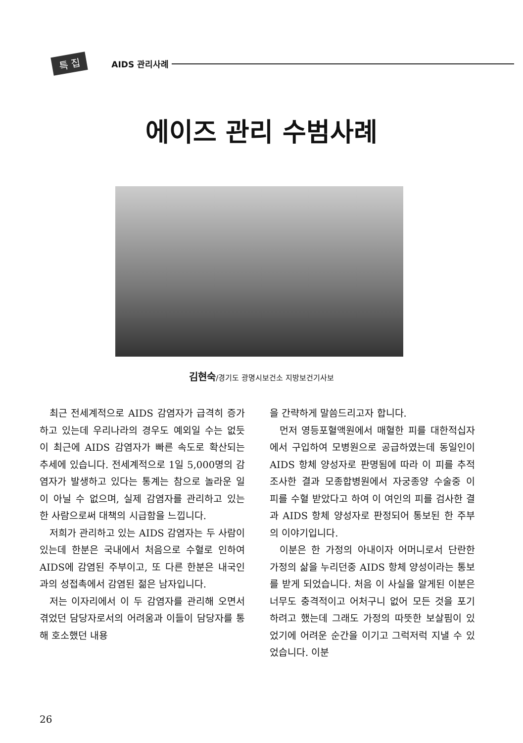특 집 AIDS 관리사례
에이즈 관리 수범사례
김현숙/경기도 광명시보건소 지방보건기사보
최근 전세계적으로 AIDS 감염자가 급격히 증가하고 있는데 우리나라의 경우도 예외일 수는 없듯이 최근에 AIDS 감염자가 빠른 속도로 확산되는 추세에 있습니다. 전세계적으로 1일 5,000명의 감염자가 발생하고 있다는 통계는 참으로 놀라운 일이 아닐 수 없으며, 실제 감염자를 관리하고 있는 한 사람으로써 대책의 시급함을 느낍니다.
저희가 관리하고 있는 AIDS 감염자는 두 사람이 있는데 한분은 국내에서 처음으로 수혈로 인하여 AIDS에 감염된 주부이고, 또 다른 한분은 내국인과의 성접촉에서 감염된 젊은 남자입니다.
저는 이자리에서 이 두 감염자를 관리해 오면서 겪었던 담당자로서의 어려움과 이들이 담당자를 통해 호소했던 내용
을 간략하게 말씀드리고자 합니다.
먼저 영등포혈액원에서 매혈한 피를 대한적십자에서 구입하여 모병원으로 공급하였는데 동일인이 AIDS 항체 양성자로 판명됨에 따라 이 피를 추적조사한 결과 모종합병원에서 자궁종양 수술중 이 피를 수혈 받았다고 하여 이 여인의 피를 검사한 결과 AIDS 항체 양성자로 판정되어 통보된 한 주부의 이야기입니다.
이분은 한 가정의 아내이자 어머니로서 단란한 가정의 삶을 누리던중 AIDS 항체 양성이라는 통보를 받게 되었습니다. 처음 이 사실을 알게된 이분은 너무도 충격적이고 어처구니 없어 모든 것을 포기하려고 했는데 그래도 가정의 따뜻한 보살핌이 있었기에 어려운 순간을 이기고 그럭저럭 지낼 수 있었습니다. 이분
26